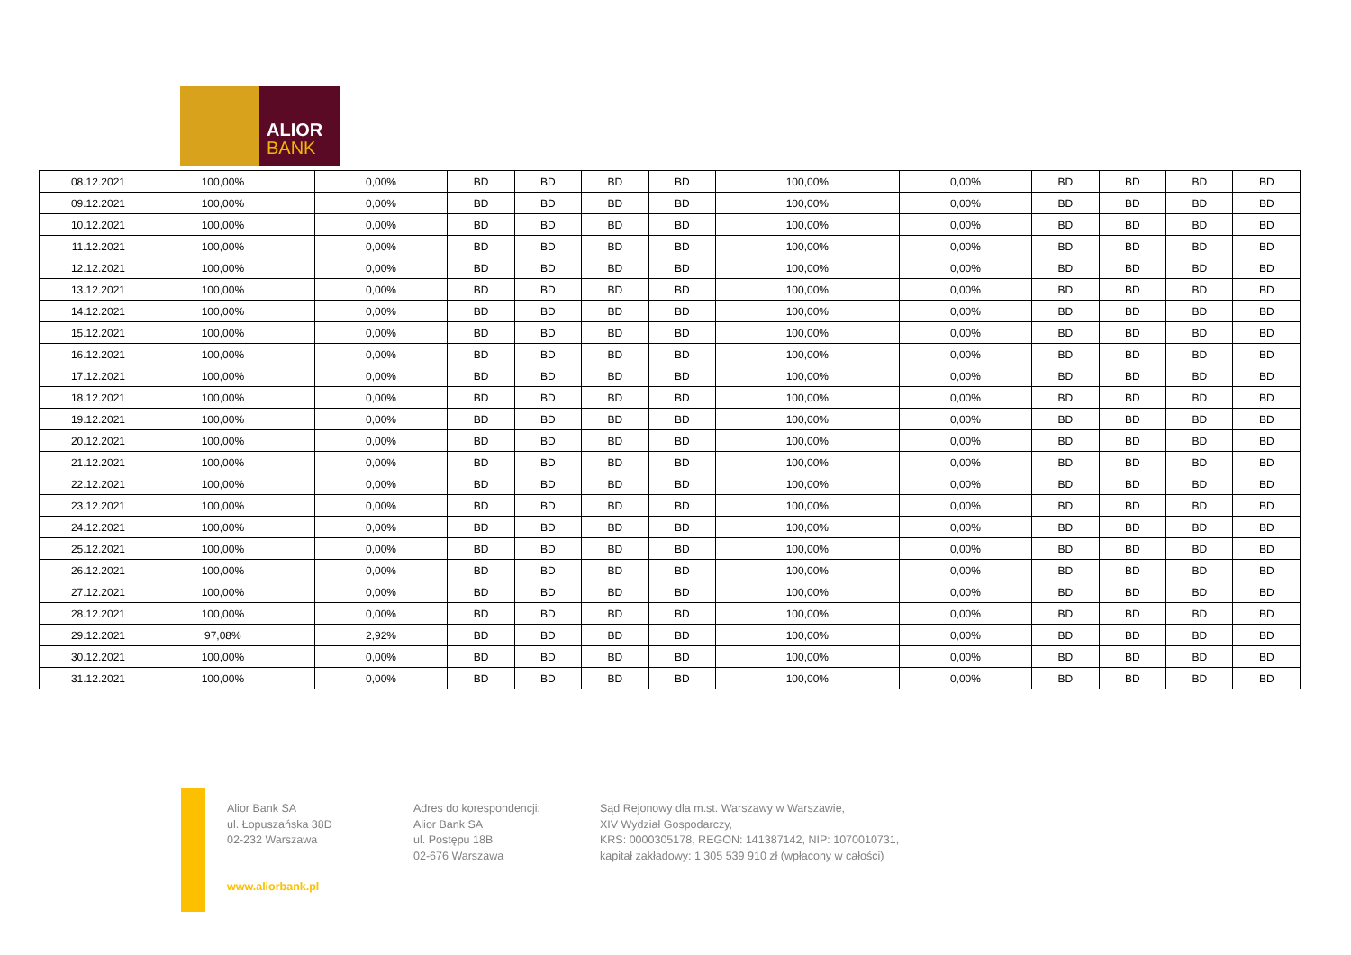ALIOR
BANK
| 08.12.2021 | 100,00% | 0,00% | BD | BD | BD | BD | 100,00% | 0,00% | BD | BD | BD | BD |
| 09.12.2021 | 100,00% | 0,00% | BD | BD | BD | BD | 100,00% | 0,00% | BD | BD | BD | BD |
| 10.12.2021 | 100,00% | 0,00% | BD | BD | BD | BD | 100,00% | 0,00% | BD | BD | BD | BD |
| 11.12.2021 | 100,00% | 0,00% | BD | BD | BD | BD | 100,00% | 0,00% | BD | BD | BD | BD |
| 12.12.2021 | 100,00% | 0,00% | BD | BD | BD | BD | 100,00% | 0,00% | BD | BD | BD | BD |
| 13.12.2021 | 100,00% | 0,00% | BD | BD | BD | BD | 100,00% | 0,00% | BD | BD | BD | BD |
| 14.12.2021 | 100,00% | 0,00% | BD | BD | BD | BD | 100,00% | 0,00% | BD | BD | BD | BD |
| 15.12.2021 | 100,00% | 0,00% | BD | BD | BD | BD | 100,00% | 0,00% | BD | BD | BD | BD |
| 16.12.2021 | 100,00% | 0,00% | BD | BD | BD | BD | 100,00% | 0,00% | BD | BD | BD | BD |
| 17.12.2021 | 100,00% | 0,00% | BD | BD | BD | BD | 100,00% | 0,00% | BD | BD | BD | BD |
| 18.12.2021 | 100,00% | 0,00% | BD | BD | BD | BD | 100,00% | 0,00% | BD | BD | BD | BD |
| 19.12.2021 | 100,00% | 0,00% | BD | BD | BD | BD | 100,00% | 0,00% | BD | BD | BD | BD |
| 20.12.2021 | 100,00% | 0,00% | BD | BD | BD | BD | 100,00% | 0,00% | BD | BD | BD | BD |
| 21.12.2021 | 100,00% | 0,00% | BD | BD | BD | BD | 100,00% | 0,00% | BD | BD | BD | BD |
| 22.12.2021 | 100,00% | 0,00% | BD | BD | BD | BD | 100,00% | 0,00% | BD | BD | BD | BD |
| 23.12.2021 | 100,00% | 0,00% | BD | BD | BD | BD | 100,00% | 0,00% | BD | BD | BD | BD |
| 24.12.2021 | 100,00% | 0,00% | BD | BD | BD | BD | 100,00% | 0,00% | BD | BD | BD | BD |
| 25.12.2021 | 100,00% | 0,00% | BD | BD | BD | BD | 100,00% | 0,00% | BD | BD | BD | BD |
| 26.12.2021 | 100,00% | 0,00% | BD | BD | BD | BD | 100,00% | 0,00% | BD | BD | BD | BD |
| 27.12.2021 | 100,00% | 0,00% | BD | BD | BD | BD | 100,00% | 0,00% | BD | BD | BD | BD |
| 28.12.2021 | 100,00% | 0,00% | BD | BD | BD | BD | 100,00% | 0,00% | BD | BD | BD | BD |
| 29.12.2021 | 97,08% | 2,92% | BD | BD | BD | BD | 100,00% | 0,00% | BD | BD | BD | BD |
| 30.12.2021 | 100,00% | 0,00% | BD | BD | BD | BD | 100,00% | 0,00% | BD | BD | BD | BD |
| 31.12.2021 | 100,00% | 0,00% | BD | BD | BD | BD | 100,00% | 0,00% | BD | BD | BD | BD |
Alior Bank SA
ul. Łopuszańska 38D
02-232 Warszawa
Adres do korespondencji:
Alior Bank SA
ul. Postępu 18B
02-676 Warszawa
Sąd Rejonowy dla m.st. Warszawy w Warszawie,
XIV Wydział Gospodarczy,
KRS: 0000305178, REGON: 141387142, NIP: 1070010731,
kapitał zakładowy: 1 305 539 910 zł (wpłacony w całości)
www.aliorbank.pl